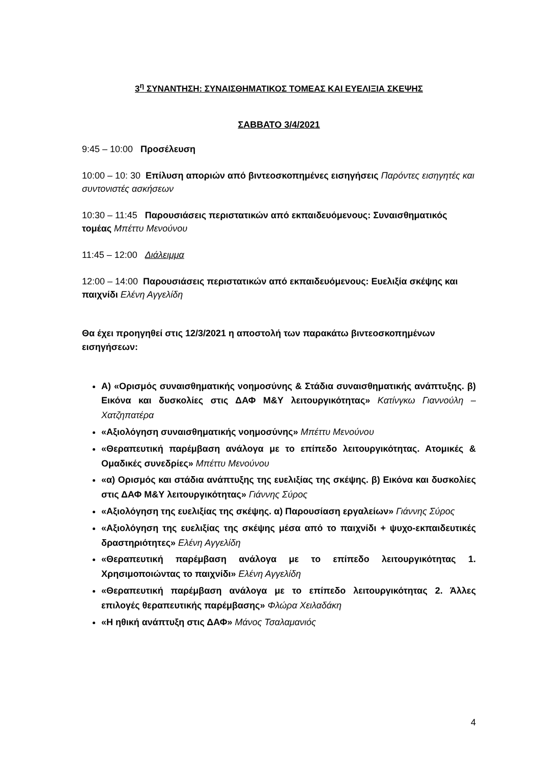3<sup>η</sup> ΣΥΝΑΝΤΗΣΗ: ΣΥΝΑΙΣΘΗΜΑΤΙΚΟΣ ΤΟΜΕΑΣ ΚΑΙ ΕΥΕΛΙΞΙΑ ΣΚΕΨΗΣ
ΣΑΒΒΑΤΟ 3/4/2021
9:45 – 10:00 Προσέλευση
10:00 – 10: 30 Επίλυση αποριών από βιντεοσκοπημένες εισηγήσεις Παρόντες εισηγητές και συντονιστές ασκήσεων
10:30 – 11:45 Παρουσιάσεις περιστατικών από εκπαιδευόμενους: Συναισθηματικός τομέας Μπέττυ Μενούνου
11:45 – 12:00 Διάλειμμα
12:00 – 14:00 Παρουσιάσεις περιστατικών από εκπαιδευόμενους: Ευελιξία σκέψης και παιχνίδι Ελένη Αγγελίδη
Θα έχει προηγηθεί στις 12/3/2021 η αποστολή των παρακάτω βιντεοσκοπημένων εισηγήσεων:
Α) «Ορισμός συναισθηματικής νοημοσύνης & Στάδια συναισθηματικής ανάπτυξης. β) Εικόνα και δυσκολίες στις ΔΑΦ Μ&Υ λειτουργικότητας» Κατίνγκω Γιαννούλη – Χατζηπατέρα
«Αξιολόγηση συναισθηματικής νοημοσύνης» Μπέττυ Μενούνου
«Θεραπευτική παρέμβαση ανάλογα με το επίπεδο λειτουργικότητας. Ατομικές & Ομαδικές συνεδρίες» Μπέττυ Μενούνου
«α) Ορισμός και στάδια ανάπτυξης της ευελιξίας της σκέψης. β) Εικόνα και δυσκολίες στις ΔΑΦ Μ&Υ λειτουργικότητας» Γιάννης Σύρος
«Αξιολόγηση της ευελιξίας της σκέψης. α) Παρουσίαση εργαλείων» Γιάννης Σύρος
«Αξιολόγηση της ευελιξίας της σκέψης μέσα από το παιχνίδι + ψυχο-εκπαιδευτικές δραστηριότητες» Ελένη Αγγελίδη
«Θεραπευτική παρέμβαση ανάλογα με το επίπεδο λειτουργικότητας 1. Χρησιμοποιώντας το παιχνίδι» Ελένη Αγγελίδη
«Θεραπευτική παρέμβαση ανάλογα με το επίπεδο λειτουργικότητας 2. Άλλες επιλογές θεραπευτικής παρέμβασης» Φλώρα Χειλαδάκη
«Η ηθική ανάπτυξη στις ΔΑΦ» Μάνος Τσαλαμανιός
4